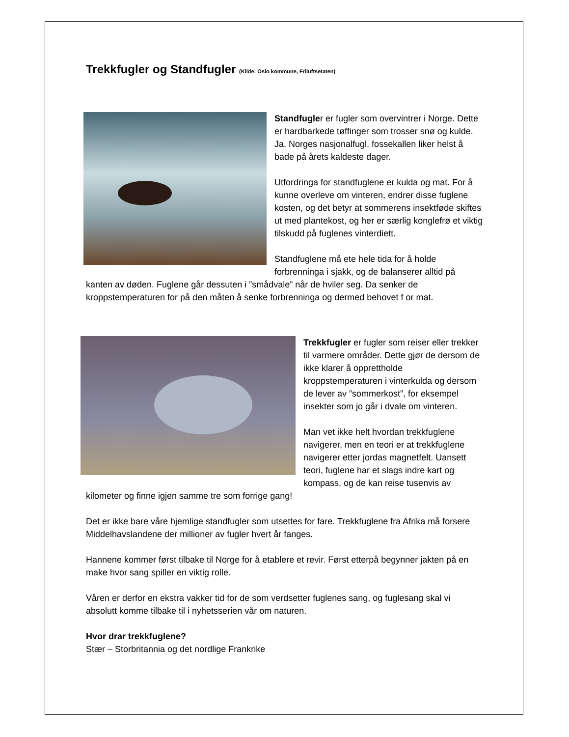Trekkfugler og Standfugler (Kilde: Oslo kommune, Friluftsetaten)
Standfugler er fugler som overvintrer i Norge. Dette er hardbarkede tøffinger som trosser snø og kulde. Ja, Norges nasjonalfugl, fossekallen liker helst å bade på årets kaldeste dager.
Utfordringa for standfuglene er kulda og mat. For å kunne overleve om vinteren, endrer disse fuglene kosten, og det betyr at sommerens insektføde skiftes ut med plantekost, og her er særlig konglefrø et viktig tilskudd på fuglenes vinterdiett.
Standfuglene må ete hele tida for å holde forbrenninga i sjakk, og de balanserer alltid på kanten av døden. Fuglene går dessuten i ”smådvale” når de hviler seg. Da senker de kroppstemperaturen for på den måten å senke forbrenninga og dermed behovet f or mat.
Trekkfugler er fugler som reiser eller trekker til varmere områder. Dette gjør de dersom de ikke klarer å opprettholde kroppstemperaturen i vinterkulda og dersom de lever av ”sommerkost”, for eksempel insekter som jo går i dvale om vinteren.
Man vet ikke helt hvordan trekkfuglene navigerer, men en teori er at trekkfuglene navigerer etter jordas magnetfelt. Uansett teori, fuglene har et slags indre kart og kompass, og de kan reise tusenvis av kilometer og finne igjen samme tre som forrige gang!
Det er ikke bare våre hjemlige standfugler som utsettes for fare. Trekkfuglene fra Afrika må forsere Middelhavslandene der millioner av fugler hvert år fanges.
Hannene kommer først tilbake til Norge for å etablere et revir. Først etterpå begynner jakten på en make hvor sang spiller en viktig rolle.
Våren er derfor en ekstra vakker tid for de som verdsetter fuglenes sang, og fuglesang skal vi absolutt komme tilbake til i nyhetsserien vår om naturen.
Hvor drar trekkfuglene?
Stær – Storbritannia og det nordlige Frankrike